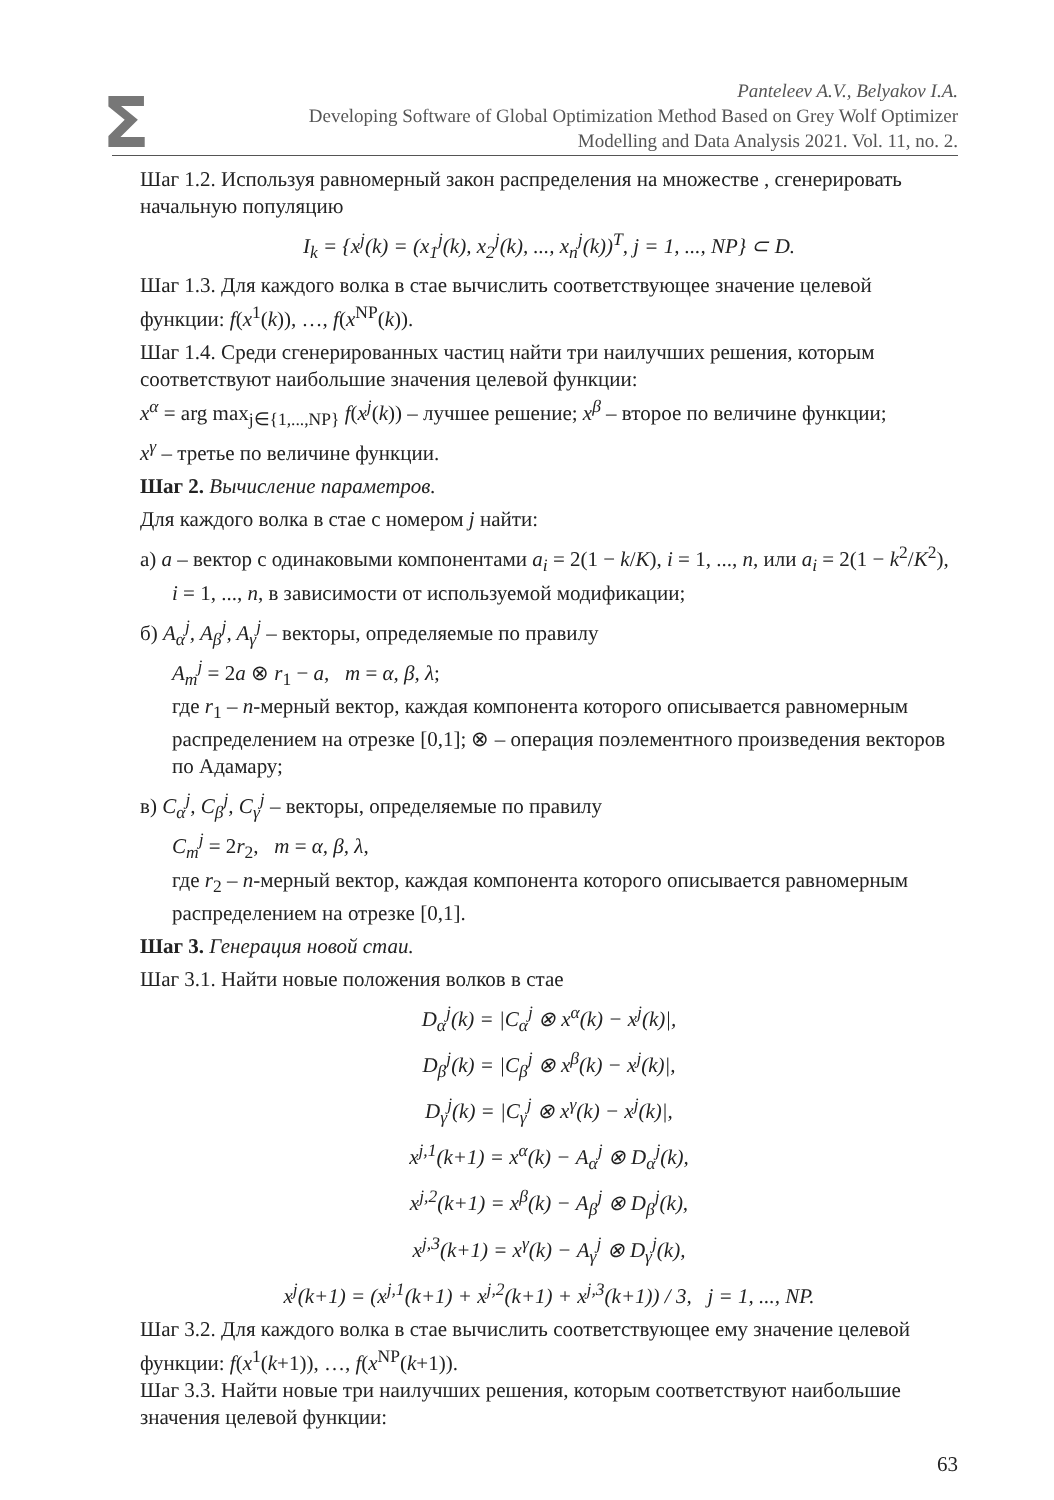Σ
Panteleev A.V., Belyakov I.A.
Developing Software of Global Optimization Method Based on Grey Wolf Optimizer
Modelling and Data Analysis 2021. Vol. 11, no. 2.
Шаг 1.2. Используя равномерный закон распределения на множестве , сгенерировать начальную популяцию
I<sub>k</sub> = {x<sup>j</sup>(k) = (x<sub>1</sub><sup>j</sup>(k), x<sub>2</sub><sup>j</sup>(k), ..., x<sub>n</sub><sup>j</sup>(k))<sup>T</sup>, j = 1, ..., NP} ⊂ D.
Шаг 1.3. Для каждого волка в стае вычислить соответствующее значение целевой функции: f(x<sup>1</sup>(k)), …, f(x<sup>NP</sup>(k)).
Шаг 1.4. Среди сгенерированных частиц найти три наилучших решения, которым соответствуют наибольшие значения целевой функции:
x<sup>α</sup> = arg max<sub>j∈{1,...,NP}</sub> f(x<sup>j</sup>(k)) – лучшее решение; x<sup>β</sup> – второе по величине функции;
x<sup>γ</sup> – третье по величине функции.
Шаг 2. Вычисление параметров.
Для каждого волка в стае с номером j найти:
а) a – вектор с одинаковыми компонентами a<sub>i</sub> = 2(1 − k/K), i = 1, ..., n, или a<sub>i</sub> = 2(1 − k<sup>2</sup>/K<sup>2</sup>), i = 1, ..., n, в зависимости от используемой модификации;
б) A<sub>α</sub><sup>j</sup>, A<sub>β</sub><sup>j</sup>, A<sub>γ</sub><sup>j</sup> – векторы, определяемые по правилу
A<sub>m</sub><sup>j</sup> = 2a ⊗ r<sub>1</sub> − a, m = α, β, λ;
где r<sub>1</sub> – n-мерный вектор, каждая компонента которого описывается равномерным распределением на отрезке [0,1]; ⊗ – операция поэлементного произведения векторов по Адамару;
в) C<sub>α</sub><sup>j</sup>, C<sub>β</sub><sup>j</sup>, C<sub>γ</sub><sup>j</sup> – векторы, определяемые по правилу
C<sub>m</sub><sup>j</sup> = 2r<sub>2</sub>, m = α, β, λ,
где r<sub>2</sub> – n-мерный вектор, каждая компонента которого описывается равномерным распределением на отрезке [0,1].
Шаг 3. Генерация новой стаи.
Шаг 3.1. Найти новые положения волков в стае
D<sub>α</sub><sup>j</sup>(k) = |C<sub>α</sub><sup>j</sup> ⊗ x<sup>α</sup>(k) − x<sup>j</sup>(k)|,
D<sub>β</sub><sup>j</sup>(k) = |C<sub>β</sub><sup>j</sup> ⊗ x<sup>β</sup>(k) − x<sup>j</sup>(k)|,
D<sub>γ</sub><sup>j</sup>(k) = |C<sub>γ</sub><sup>j</sup> ⊗ x<sup>γ</sup>(k) − x<sup>j</sup>(k)|,
x<sup>j,1</sup>(k+1) = x<sup>α</sup>(k) − A<sub>α</sub><sup>j</sup> ⊗ D<sub>α</sub><sup>j</sup>(k),
x<sup>j,2</sup>(k+1) = x<sup>β</sup>(k) − A<sub>β</sub><sup>j</sup> ⊗ D<sub>β</sub><sup>j</sup>(k),
x<sup>j,3</sup>(k+1) = x<sup>γ</sup>(k) − A<sub>γ</sub><sup>j</sup> ⊗ D<sub>γ</sub><sup>j</sup>(k),
x<sup>j</sup>(k+1) = (x<sup>j,1</sup>(k+1) + x<sup>j,2</sup>(k+1) + x<sup>j,3</sup>(k+1)) / 3, j = 1, ..., NP.
Шаг 3.2. Для каждого волка в стае вычислить соответствующее ему значение целевой функции: f(x<sup>1</sup>(k+1)), …, f(x<sup>NP</sup>(k+1)).
Шаг 3.3. Найти новые три наилучших решения, которым соответствуют наибольшие значения целевой функции:
63